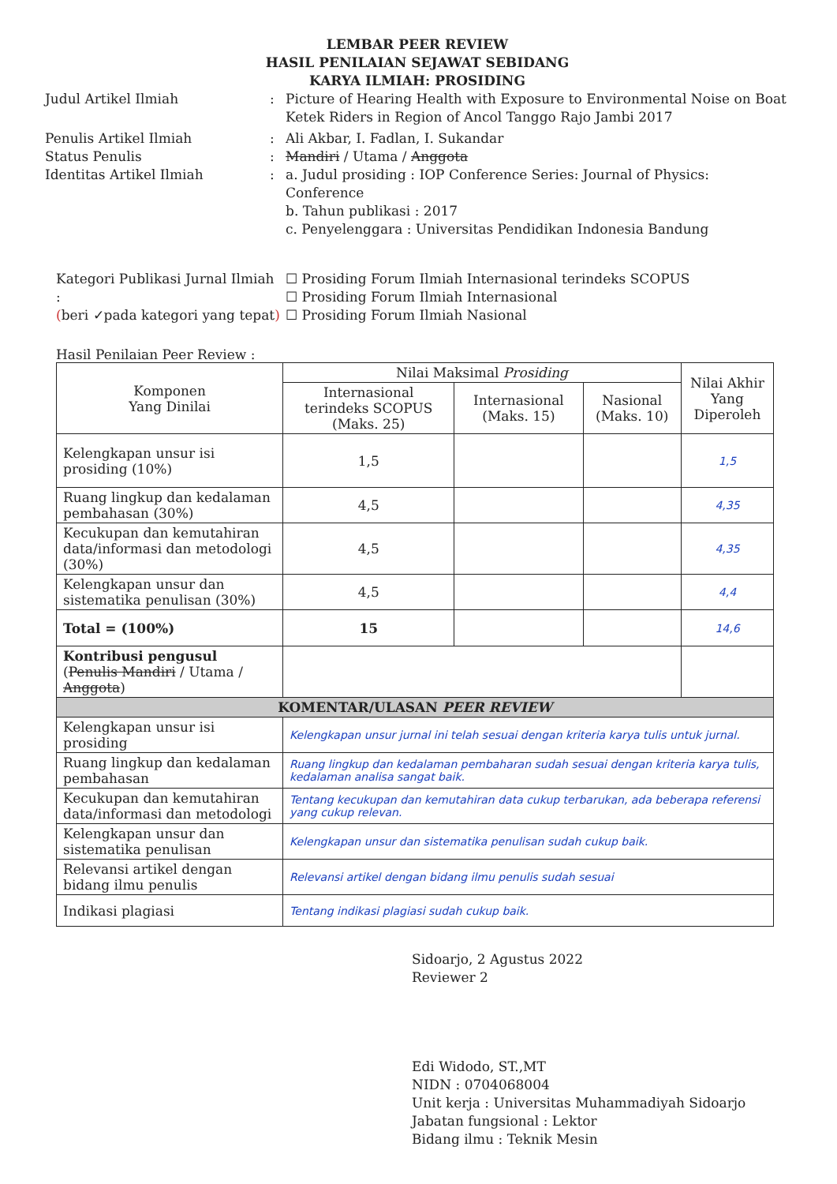LEMBAR PEER REVIEW
HASIL PENILAIAN SEJAWAT SEBIDANG
KARYA ILMIAH: PROSIDING
Judul Artikel Ilmiah : Picture of Hearing Health with Exposure to Environmental Noise on Boat Ketek Riders in Region of Ancol Tanggo Rajo Jambi 2017
Penulis Artikel Ilmiah : Ali Akbar, I. Fadlan, I. Sukandar
Status Penulis : Mandiri / Utama / Anggota
Identitas Artikel Ilmiah : a. Judul prosiding : IOP Conference Series: Journal of Physics: Conference
b. Tahun publikasi : 2017
c. Penyelenggara : Universitas Pendidikan Indonesia Bandung
Kategori Publikasi Jurnal Ilmiah :
(beri ✓pada kategori yang tepat)
☐ Prosiding Forum Ilmiah Internasional terindeks SCOPUS
☐ Prosiding Forum Ilmiah Internasional
☐ Prosiding Forum Ilmiah Nasional
Hasil Penilaian Peer Review :
| Komponen Yang Dinilai | Nilai Maksimal Prosiding | | | Nilai Akhir Yang Diperoleh |
| --- | --- | --- | --- | --- |
| | Internasional terindeks SCOPUS (Maks. 25) | Internasional (Maks. 15) | Nasional (Maks. 10) | |
| Kelengkapan unsur isi prosiding (10%) | 1,5 | | | 1,5 |
| Ruang lingkup dan kedalaman pembahasan (30%) | 4,5 | | | 4,35 |
| Kecukupan dan kemutahiran data/informasi dan metodologi (30%) | 4,5 | | | 4,35 |
| Kelengkapan unsur dan sistematika penulisan (30%) | 4,5 | | | 4,4 |
| Total = (100%) | 15 | | | 14,6 |
| Kontribusi pengusul ( Penulis Mandiri / Utama / Anggota ) | | | | |
| KOMENTAR/ULASAN PEER REVIEW | | | | |
| Kelengkapan unsur isi prosiding | Kelengkapan unsur jurnal ini telah sesuai dengan kriteria karya tulis untuk jurnal. | | | |
| Ruang lingkup dan kedalaman pembahasan | Ruang lingkup dan kedalaman pembaharan sudah sesuai dengan kriteria karya tulis, kedalaman analisa sangat baik. | | | |
| Kecukupan dan kemutahiran data/informasi dan metodologi | Tentang kecukupan dan kemutahiran data cukup terbarukan, ada beberapa referensi yang cukup relevan. | | | |
| Kelengkapan unsur dan sistematika penulisan | Kelengkapan unsur dan sistematika penulisan sudah cukup baik. | | | |
| Relevansi artikel dengan bidang ilmu penulis | Relevansi artikel dengan bidang ilmu penulis sudah sesuai | | | |
| Indikasi plagiasi | Tentang indikasi plagiasi sudah cukup baik. | | | |
Sidoarjo, 2 Agustus 2022
Reviewer 2
Edi Widodo, ST.,MT
NIDN : 0704068004
Unit kerja : Universitas Muhammadiyah Sidoarjo
Jabatan fungsional : Lektor
Bidang ilmu : Teknik Mesin